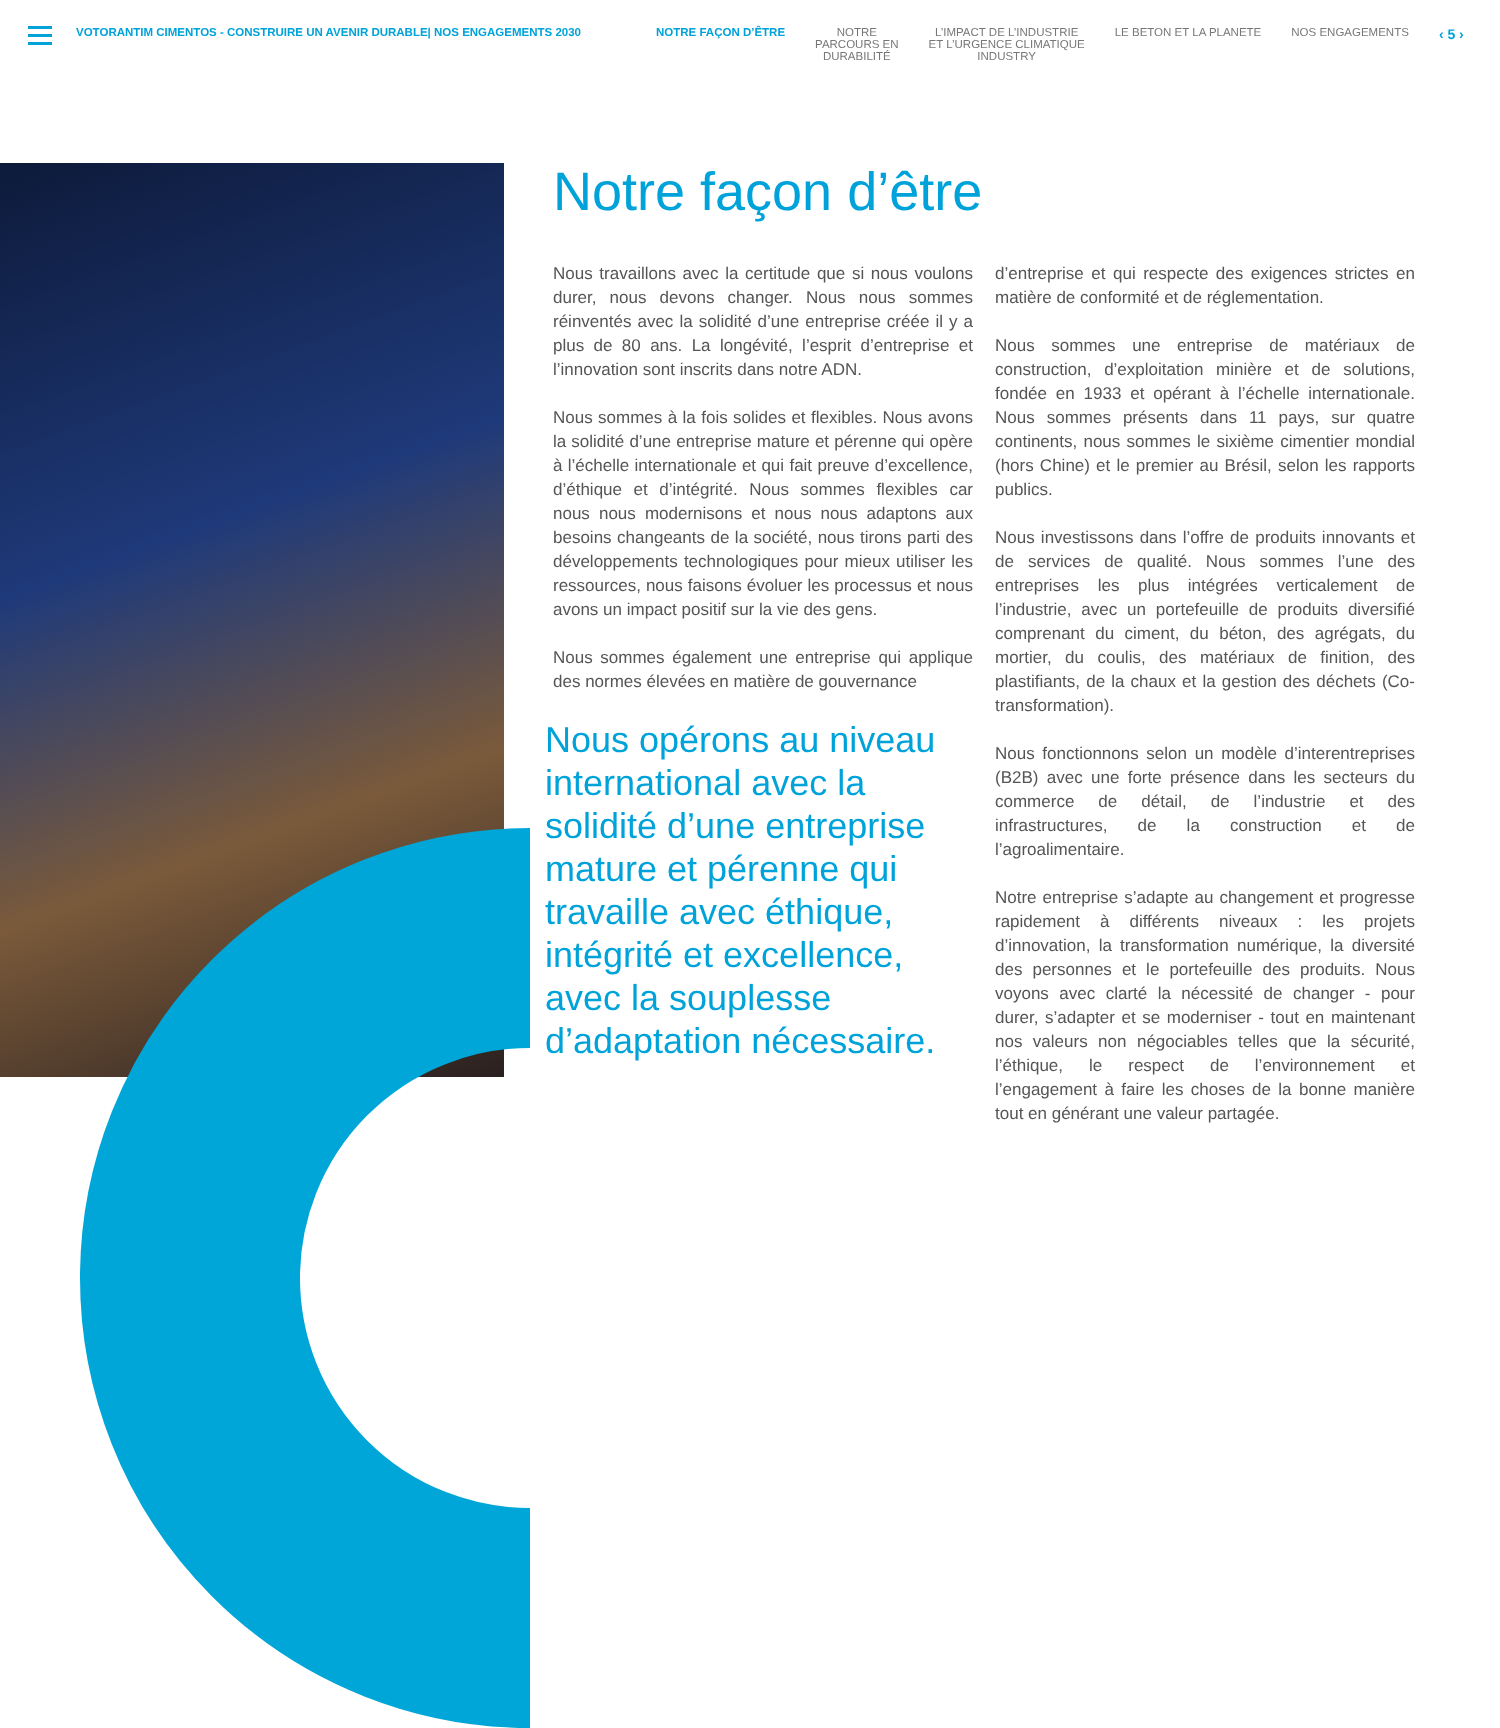VOTORANTIM CIMENTOS - CONSTRUIRE UN AVENIR DURABLE| NOS ENGAGEMENTS 2030 NOTRE FAÇON D’ÊTRE NOTRE
PARCOURS EN
DURABILITÉ
L’IMPACT DE L’INDUSTRIE
ET L’URGENCE CLIMATIQUE
INDUSTRY
LE BETON ET LA PLANETE NOS ENGAGEMENTS
‹ 5 ›
Notre façon d’être
Nous travaillons avec la certitude que si nous voulons durer, nous devons changer. Nous nous sommes réinventés avec la solidité d’une entreprise créée il y a plus de 80 ans. La longévité, l’esprit d’entreprise et l’innovation sont inscrits dans notre ADN.
Nous sommes à la fois solides et flexibles. Nous avons la solidité d’une entreprise mature et pérenne qui opère à l’échelle internationale et qui fait preuve d’excellence, d’éthique et d’intégrité. Nous sommes flexibles car nous nous modernisons et nous nous adaptons aux besoins changeants de la société, nous tirons parti des développements technologiques pour mieux utiliser les ressources, nous faisons évoluer les processus et nous avons un impact positif sur la vie des gens.
Nous sommes également une entreprise qui applique des normes élevées en matière de gouvernance
Nous opérons au niveau international avec la solidité d’une entreprise mature et pérenne qui travaille avec éthique, intégrité et excellence, avec la souplesse d’adaptation nécessaire.
d’entreprise et qui respecte des exigences strictes en matière de conformité et de réglementation.
Nous sommes une entreprise de matériaux de construction, d’exploitation minière et de solutions, fondée en 1933 et opérant à l’échelle internationale. Nous sommes présents dans 11 pays, sur quatre continents, nous sommes le sixième cimentier mondial (hors Chine) et le premier au Brésil, selon les rapports publics.
Nous investissons dans l’offre de produits innovants et de services de qualité. Nous sommes l’une des entreprises les plus intégrées verticalement de l’industrie, avec un portefeuille de produits diversifié comprenant du ciment, du béton, des agrégats, du mortier, du coulis, des matériaux de finition, des plastifiants, de la chaux et la gestion des déchets (Co-transformation).
Nous fonctionnons selon un modèle d’interentreprises (B2B) avec une forte présence dans les secteurs du commerce de détail, de l’industrie et des infrastructures, de la construction et de l’agroalimentaire.
Notre entreprise s’adapte au changement et progresse rapidement à différents niveaux : les projets d’innovation, la transformation numérique, la diversité des personnes et le portefeuille des produits. Nous voyons avec clarté la nécessité de changer - pour durer, s’adapter et se moderniser - tout en maintenant nos valeurs non négociables telles que la sécurité, l’éthique, le respect de l’environnement et l’engagement à faire les choses de la bonne manière tout en générant une valeur partagée.